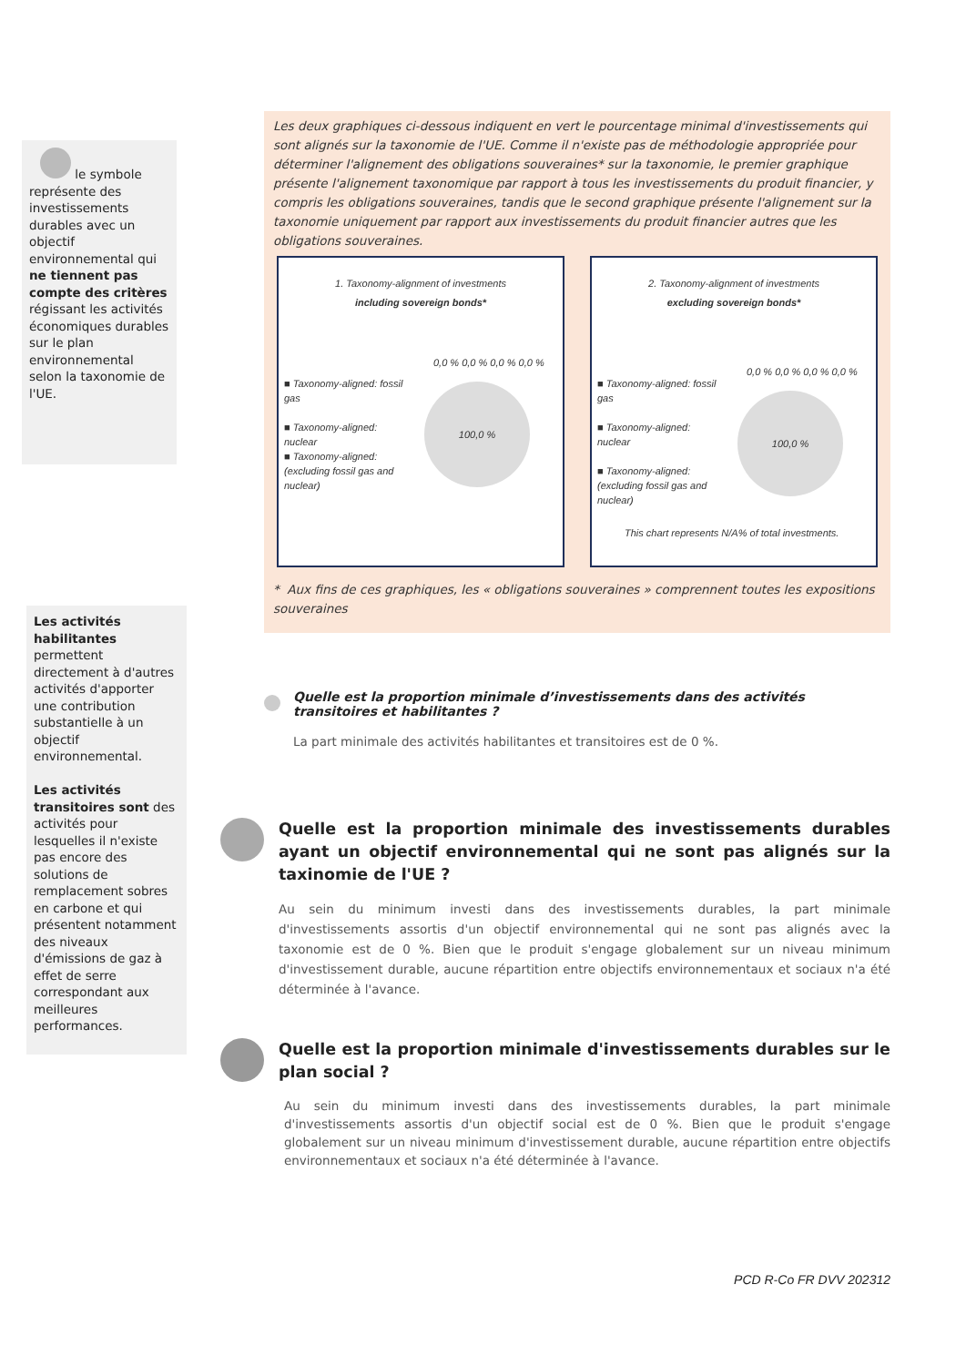le symbole représente des investissements durables avec un objectif environnemental qui ne tiennent pas compte des critères régissant les activités économiques durables sur le plan environnemental selon la taxonomie de l'UE.
Les activités habilitantes permettent directement à d'autres activités d'apporter une contribution substantielle à un objectif environnemental.
Les activités transitoires sont des activités pour lesquelles il n'existe pas encore des solutions de remplacement sobres en carbone et qui présentent notamment des niveaux d'émissions de gaz à effet de serre correspondant aux meilleures performances.
Les deux graphiques ci-dessous indiquent en vert le pourcentage minimal d'investissements qui sont alignés sur la taxonomie de l'UE. Comme il n'existe pas de méthodologie appropriée pour déterminer l'alignement des obligations souveraines* sur la taxonomie, le premier graphique présente l'alignement taxonomique par rapport à tous les investissements du produit financier, y compris les obligations souveraines, tandis que le second graphique présente l'alignement sur la taxonomie uniquement par rapport aux investissements du produit financier autres que les obligations souveraines.
1. Taxonomy-alignment of investments
including sovereign bonds*
■ Taxonomy-aligned: fossil gas
■ Taxonomy-aligned: nuclear
■ Taxonomy-aligned: (excluding fossil gas and nuclear)
0,0 % 0,0 % 0,0 % 0,0 %
100,0 %
2. Taxonomy-alignment of investments
excluding sovereign bonds*
■ Taxonomy-aligned: fossil gas
■ Taxonomy-aligned: nuclear
■ Taxonomy-aligned: (excluding fossil gas and nuclear)
0,0 % 0,0 % 0,0 % 0,0 %
100,0 %
This chart represents N/A% of total investments.
* Aux fins de ces graphiques, les « obligations souveraines » comprennent toutes les expositions souveraines
Quelle est la proportion minimale d’investissements dans des activités transitoires et habilitantes ?
La part minimale des activités habilitantes et transitoires est de 0 %.
Quelle est la proportion minimale des investissements durables ayant un objectif environnemental qui ne sont pas alignés sur la taxinomie de l'UE ?
Au sein du minimum investi dans des investissements durables, la part minimale d'investissements assortis d'un objectif environnemental qui ne sont pas alignés avec la taxonomie est de 0 %. Bien que le produit s'engage globalement sur un niveau minimum d'investissement durable, aucune répartition entre objectifs environnementaux et sociaux n'a été déterminée à l'avance.
Quelle est la proportion minimale d'investissements durables sur le plan social ?
Au sein du minimum investi dans des investissements durables, la part minimale d'investissements assortis d'un objectif social est de 0 %. Bien que le produit s'engage globalement sur un niveau minimum d'investissement durable, aucune répartition entre objectifs environnementaux et sociaux n'a été déterminée à l'avance.
PCD R-Co FR DVV 202312